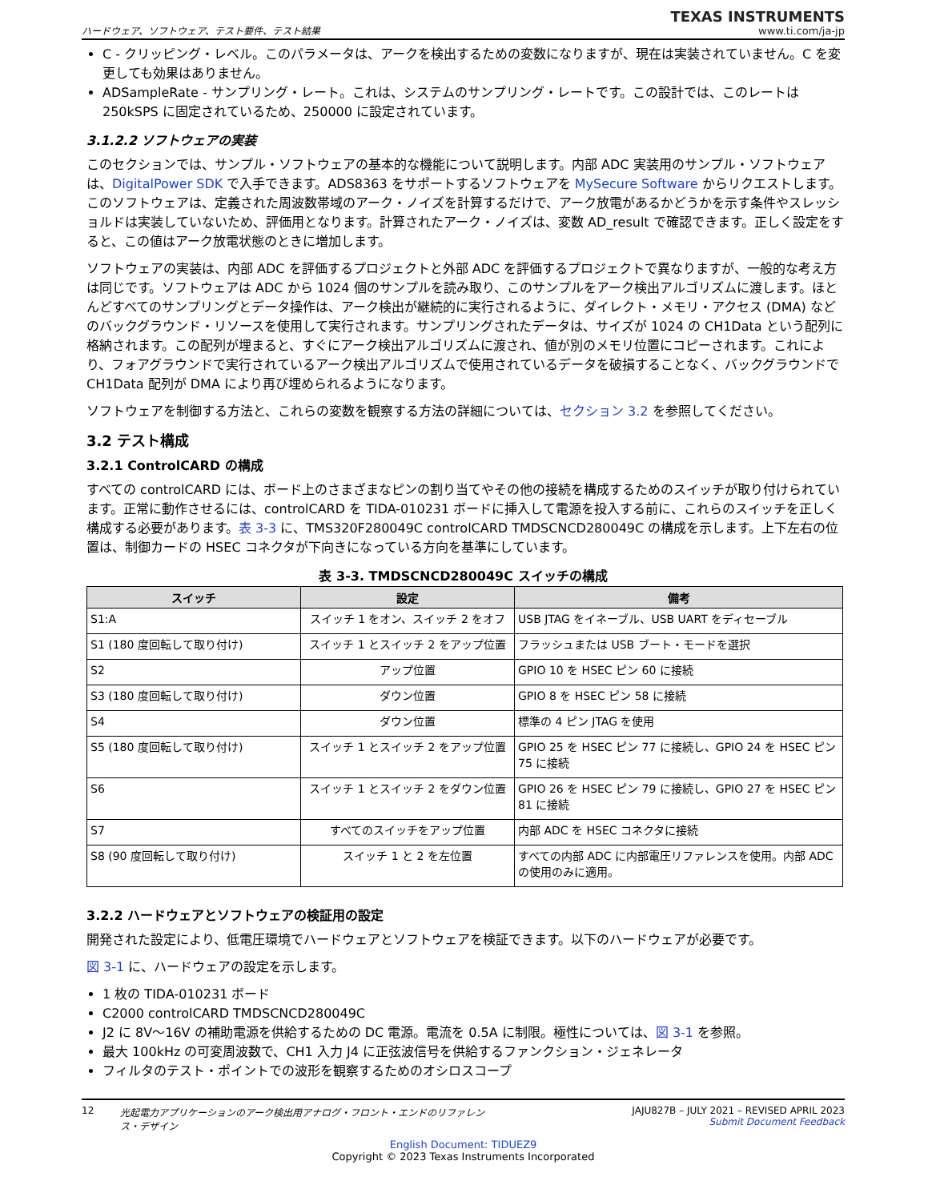ハードウェア、ソフトウェア、テスト要件、テスト結果
TEXAS INSTRUMENTS
www.ti.com/ja-jp
C - クリッピング・レベル。このパラメータは、アークを検出するための変数になりますが、現在は実装されていません。C を変更しても効果はありません。
ADSampleRate - サンプリング・レート。これは、システムのサンプリング・レートです。この設計では、このレートは 250kSPS に固定されているため、250000 に設定されています。
3.1.2.2 ソフトウェアの実装
このセクションでは、サンプル・ソフトウェアの基本的な機能について説明します。内部 ADC 実装用のサンプル・ソフトウェアは、DigitalPower SDK で入手できます。ADS8363 をサポートするソフトウェアを MySecure Software からリクエストします。このソフトウェアは、定義された周波数帯域のアーク・ノイズを計算するだけで、アーク放電があるかどうかを示す条件やスレッショルドは実装していないため、評価用となります。計算されたアーク・ノイズは、変数 AD_result で確認できます。正しく設定をすると、この値はアーク放電状態のときに増加します。
ソフトウェアの実装は、内部 ADC を評価するプロジェクトと外部 ADC を評価するプロジェクトで異なりますが、一般的な考え方は同じです。ソフトウェアは ADC から 1024 個のサンプルを読み取り、このサンプルをアーク検出アルゴリズムに渡します。ほとんどすべてのサンプリングとデータ操作は、アーク検出が継続的に実行されるように、ダイレクト・メモリ・アクセス (DMA) などのバックグラウンド・リソースを使用して実行されます。サンプリングされたデータは、サイズが 1024 の CH1Data という配列に格納されます。この配列が埋まると、すぐにアーク検出アルゴリズムに渡され、値が別のメモリ位置にコピーされます。これにより、フォアグラウンドで実行されているアーク検出アルゴリズムで使用されているデータを破損することなく、バックグラウンドで CH1Data 配列が DMA により再び埋められるようになります。
ソフトウェアを制御する方法と、これらの変数を観察する方法の詳細については、セクション 3.2 を参照してください。
3.2 テスト構成
3.2.1 ControlCARD の構成
すべての controlCARD には、ボード上のさまざまなピンの割り当てやその他の接続を構成するためのスイッチが取り付けられています。正常に動作させるには、controlCARD を TIDA-010231 ボードに挿入して電源を投入する前に、これらのスイッチを正しく構成する必要があります。表 3-3 に、TMS320F280049C controlCARD TMDSCNCD280049C の構成を示します。上下左右の位置は、制御カードの HSEC コネクタが下向きになっている方向を基準にしています。
表 3-3. TMDSCNCD280049C スイッチの構成
| スイッチ | 設定 | 備考 |
| --- | --- | --- |
| S1:A | スイッチ 1 をオン、スイッチ 2 をオフ | USB JTAG をイネーブル、USB UART をディセーブル |
| S1 (180 度回転して取り付け) | スイッチ 1 とスイッチ 2 をアップ位置 | フラッシュまたは USB ブート・モードを選択 |
| S2 | アップ位置 | GPIO 10 を HSEC ピン 60 に接続 |
| S3 (180 度回転して取り付け) | ダウン位置 | GPIO 8 を HSEC ピン 58 に接続 |
| S4 | ダウン位置 | 標準の 4 ピン JTAG を使用 |
| S5 (180 度回転して取り付け) | スイッチ 1 とスイッチ 2 をアップ位置 | GPIO 25 を HSEC ピン 77 に接続し、GPIO 24 を HSEC ピン 75 に接続 |
| S6 | スイッチ 1 とスイッチ 2 をダウン位置 | GPIO 26 を HSEC ピン 79 に接続し、GPIO 27 を HSEC ピン 81 に接続 |
| S7 | すべてのスイッチをアップ位置 | 内部 ADC を HSEC コネクタに接続 |
| S8 (90 度回転して取り付け) | スイッチ 1 と 2 を左位置 | すべての内部 ADC に内部電圧リファレンスを使用。内部 ADC の使用のみに適用。 |
3.2.2 ハードウェアとソフトウェアの検証用の設定
開発された設定により、低電圧環境でハードウェアとソフトウェアを検証できます。以下のハードウェアが必要です。
図 3-1 に、ハードウェアの設定を示します。
1 枚の TIDA-010231 ボード
C2000 controlCARD TMDSCNCD280049C
J2 に 8V～16V の補助電源を供給するための DC 電源。電流を 0.5A に制限。極性については、図 3-1 を参照。
最大 100kHz の可変周波数で、CH1 入力 J4 に正弦波信号を供給するファンクション・ジェネレータ
フィルタのテスト・ポイントでの波形を観察するためのオシロスコープ
12 光起電力アプリケーションのアーク検出用アナログ・フロント・エンドのリファレンス・デザイン JAJU827B – JULY 2021 – REVISED APRIL 2023
Submit Document Feedback
English Document: TIDUEZ9
Copyright © 2023 Texas Instruments Incorporated